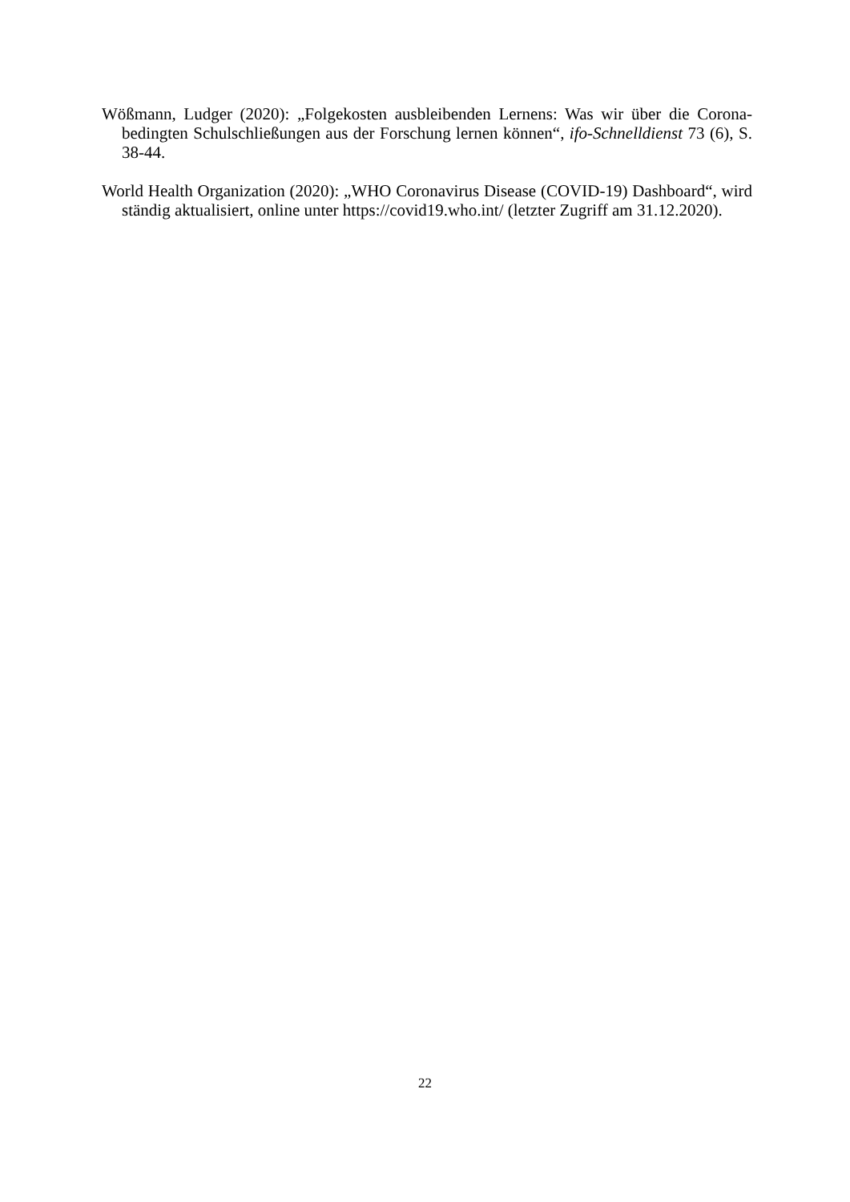Wößmann, Ludger (2020): „Folgekosten ausbleibenden Lernens: Was wir über die Corona-bedingten Schulschließungen aus der Forschung lernen können“, ifo-Schnelldienst 73 (6), S. 38-44.
World Health Organization (2020): „WHO Coronavirus Disease (COVID-19) Dashboard“, wird ständig aktualisiert, online unter https://covid19.who.int/ (letzter Zugriff am 31.12.2020).
22